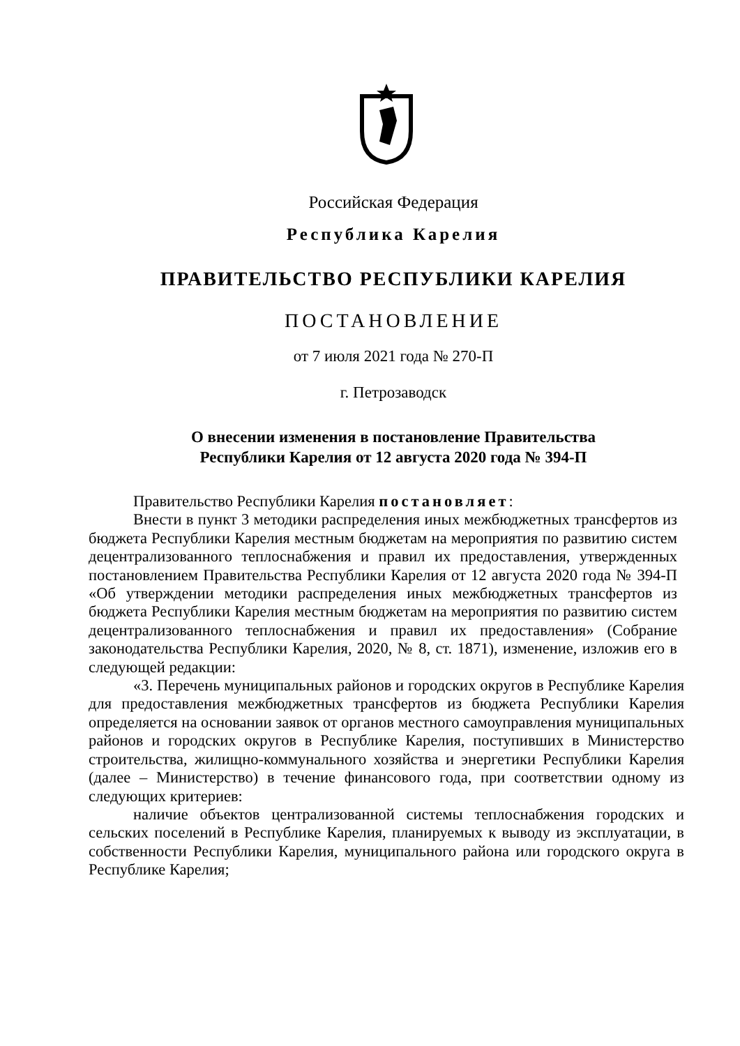Российская Федерация
Республика Карелия
ПРАВИТЕЛЬСТВО РЕСПУБЛИКИ КАРЕЛИЯ
ПОСТАНОВЛЕНИЕ
от 7 июля 2021 года № 270-П
г. Петрозаводск
О внесении изменения в постановление Правительства
Республики Карелия от 12 августа 2020 года № 394-П
Правительство Республики Карелия постановляет:
Внести в пункт 3 методики распределения иных межбюджетных трансфертов из бюджета Республики Карелия местным бюджетам на мероприятия по развитию систем децентрализованного теплоснабжения и правил их предоставления, утвержденных постановлением Правительства Республики Карелия от 12 августа 2020 года № 394-П «Об утверждении методики распределения иных межбюджетных трансфертов из бюджета Республики Карелия местным бюджетам на мероприятия по развитию систем децентрализованного теплоснабжения и правил их предоставления» (Собрание законодательства Республики Карелия, 2020, № 8, ст. 1871), изменение, изложив его в следующей редакции:
«3. Перечень муниципальных районов и городских округов в Республике Карелия для предоставления межбюджетных трансфертов из бюджета Республики Карелия определяется на основании заявок от органов местного самоуправления муниципальных районов и городских округов в Республике Карелия, поступивших в Министерство строительства, жилищно-коммунального хозяйства и энергетики Республики Карелия (далее – Министерство) в течение финансового года, при соответствии одному из следующих критериев:
наличие объектов централизованной системы теплоснабжения городских и сельских поселений в Республике Карелия, планируемых к выводу из эксплуатации, в собственности Республики Карелия, муниципального района или городского округа в Республике Карелия;